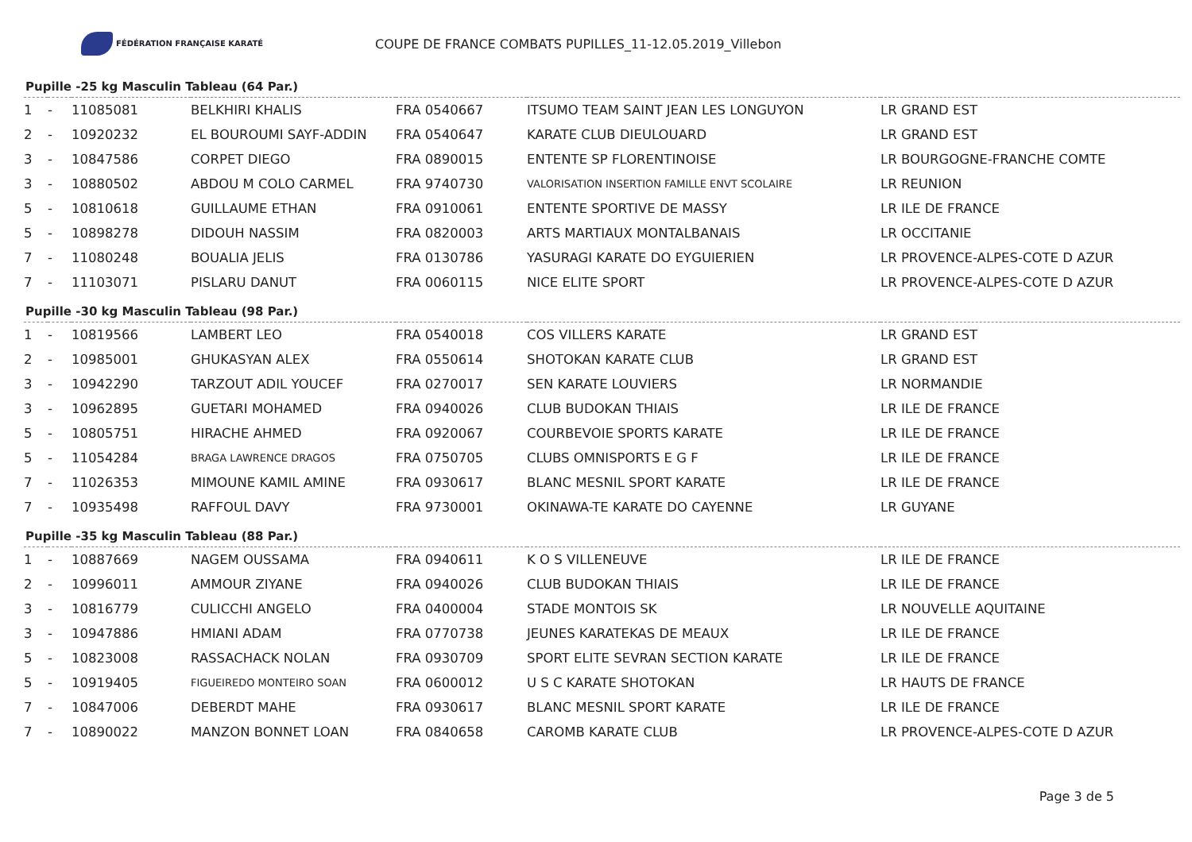FÉDÉRATION FRANÇAISE KARATÉ
COUPE DE FRANCE COMBATS PUPILLES_11-12.05.2019_Villebon
Pupille -25 kg Masculin Tableau (64 Par.)
| 1 | - | 11085081 | BELKHIRI KHALIS | FRA 0540667 | ITSUMO TEAM SAINT JEAN LES LONGUYON | LR GRAND EST |
| 2 | - | 10920232 | EL BOUROUMI SAYF-ADDIN | FRA 0540647 | KARATE CLUB DIEULOUARD | LR GRAND EST |
| 3 | - | 10847586 | CORPET DIEGO | FRA 0890015 | ENTENTE SP FLORENTINOISE | LR BOURGOGNE-FRANCHE COMTE |
| 3 | - | 10880502 | ABDOU M COLO CARMEL | FRA 9740730 | VALORISATION INSERTION FAMILLE ENVT SCOLAIRE | LR REUNION |
| 5 | - | 10810618 | GUILLAUME ETHAN | FRA 0910061 | ENTENTE SPORTIVE DE MASSY | LR ILE DE FRANCE |
| 5 | - | 10898278 | DIDOUH NASSIM | FRA 0820003 | ARTS MARTIAUX MONTALBANAIS | LR OCCITANIE |
| 7 | - | 11080248 | BOUALIA JELIS | FRA 0130786 | YASURAGI KARATE DO EYGUIERIEN | LR PROVENCE-ALPES-COTE D AZUR |
| 7 | - | 11103071 | PISLARU DANUT | FRA 0060115 | NICE ELITE SPORT | LR PROVENCE-ALPES-COTE D AZUR |
Pupille -30 kg Masculin Tableau (98 Par.)
| 1 | - | 10819566 | LAMBERT LEO | FRA 0540018 | COS VILLERS KARATE | LR GRAND EST |
| 2 | - | 10985001 | GHUKASYAN ALEX | FRA 0550614 | SHOTOKAN KARATE CLUB | LR GRAND EST |
| 3 | - | 10942290 | TARZOUT ADIL YOUCEF | FRA 0270017 | SEN KARATE LOUVIERS | LR NORMANDIE |
| 3 | - | 10962895 | GUETARI MOHAMED | FRA 0940026 | CLUB BUDOKAN THIAIS | LR ILE DE FRANCE |
| 5 | - | 10805751 | HIRACHE AHMED | FRA 0920067 | COURBEVOIE SPORTS KARATE | LR ILE DE FRANCE |
| 5 | - | 11054284 | BRAGA LAWRENCE DRAGOS | FRA 0750705 | CLUBS OMNISPORTS E G F | LR ILE DE FRANCE |
| 7 | - | 11026353 | MIMOUNE KAMIL AMINE | FRA 0930617 | BLANC MESNIL SPORT KARATE | LR ILE DE FRANCE |
| 7 | - | 10935498 | RAFFOUL DAVY | FRA 9730001 | OKINAWA-TE KARATE DO CAYENNE | LR GUYANE |
Pupille -35 kg Masculin Tableau (88 Par.)
| 1 | - | 10887669 | NAGEM OUSSAMA | FRA 0940611 | K O S VILLENEUVE | LR ILE DE FRANCE |
| 2 | - | 10996011 | AMMOUR ZIYANE | FRA 0940026 | CLUB BUDOKAN THIAIS | LR ILE DE FRANCE |
| 3 | - | 10816779 | CULICCHI ANGELO | FRA 0400004 | STADE MONTOIS SK | LR NOUVELLE AQUITAINE |
| 3 | - | 10947886 | HMIANI ADAM | FRA 0770738 | JEUNES KARATEKAS DE MEAUX | LR ILE DE FRANCE |
| 5 | - | 10823008 | RASSACHACK NOLAN | FRA 0930709 | SPORT ELITE SEVRAN SECTION KARATE | LR ILE DE FRANCE |
| 5 | - | 10919405 | FIGUEIREDO MONTEIRO SOAN | FRA 0600012 | U S C KARATE SHOTOKAN | LR HAUTS DE FRANCE |
| 7 | - | 10847006 | DEBERDT MAHE | FRA 0930617 | BLANC MESNIL SPORT KARATE | LR ILE DE FRANCE |
| 7 | - | 10890022 | MANZON BONNET LOAN | FRA 0840658 | CAROMB KARATE CLUB | LR PROVENCE-ALPES-COTE D AZUR |
Page 3 de 5